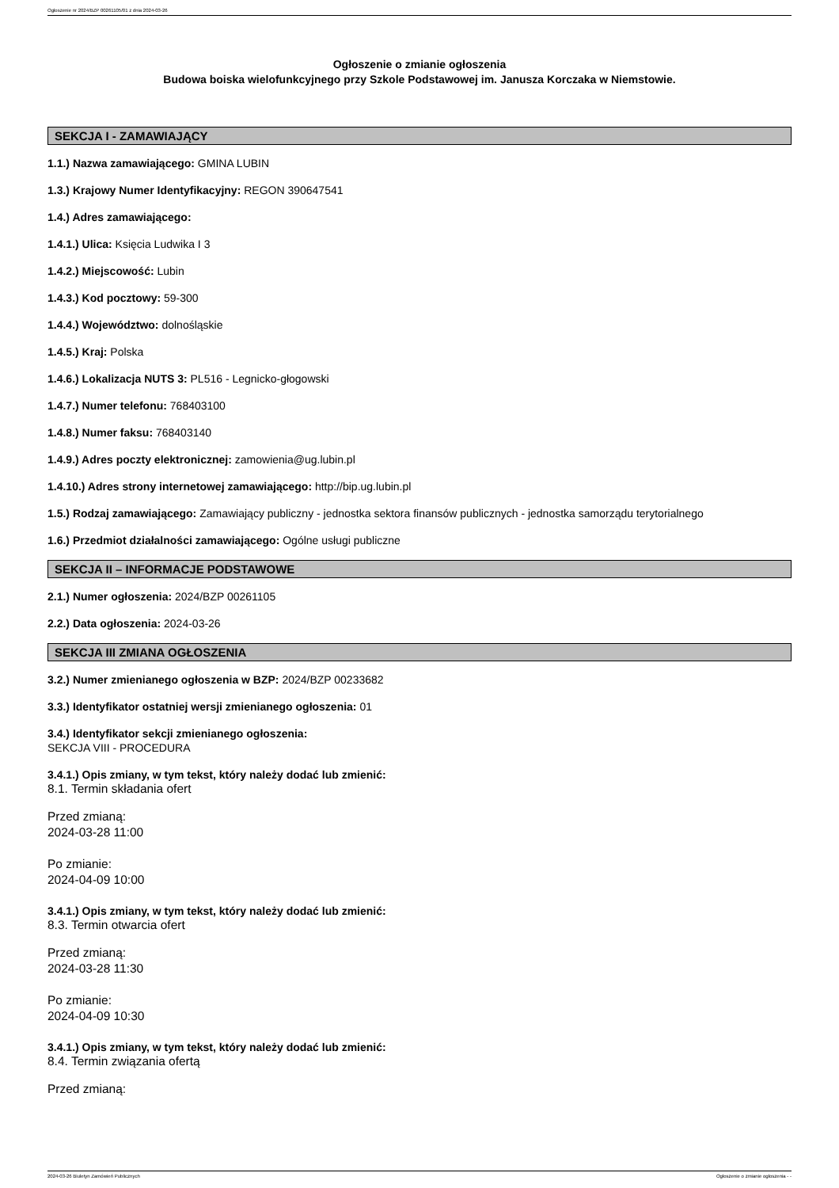Ogłoszenie nr 2024/BZP 00261105/01 z dnia 2024-03-26
Ogłoszenie o zmianie ogłoszenia
Budowa boiska wielofunkcyjnego przy Szkole Podstawowej im. Janusza Korczaka w Niemstowie.
SEKCJA I - ZAMAWIAJĄCY
1.1.) Nazwa zamawiającego: GMINA LUBIN
1.3.) Krajowy Numer Identyfikacyjny: REGON 390647541
1.4.) Adres zamawiającego:
1.4.1.) Ulica: Księcia Ludwika I 3
1.4.2.) Miejscowość: Lubin
1.4.3.) Kod pocztowy: 59-300
1.4.4.) Województwo: dolnośląskie
1.4.5.) Kraj: Polska
1.4.6.) Lokalizacja NUTS 3: PL516 - Legnicko-głogowski
1.4.7.) Numer telefonu: 768403100
1.4.8.) Numer faksu: 768403140
1.4.9.) Adres poczty elektronicznej: zamowienia@ug.lubin.pl
1.4.10.) Adres strony internetowej zamawiającego: http://bip.ug.lubin.pl
1.5.) Rodzaj zamawiającego: Zamawiający publiczny - jednostka sektora finansów publicznych - jednostka samorządu terytorialnego
1.6.) Przedmiot działalności zamawiającego: Ogólne usługi publiczne
SEKCJA II – INFORMACJE PODSTAWOWE
2.1.) Numer ogłoszenia: 2024/BZP 00261105
2.2.) Data ogłoszenia: 2024-03-26
SEKCJA III ZMIANA OGŁOSZENIA
3.2.) Numer zmienianego ogłoszenia w BZP: 2024/BZP 00233682
3.3.) Identyfikator ostatniej wersji zmienianego ogłoszenia: 01
3.4.) Identyfikator sekcji zmienianego ogłoszenia:
SEKCJA VIII - PROCEDURA
3.4.1.) Opis zmiany, w tym tekst, który należy dodać lub zmienić:
8.1. Termin składania ofert
Przed zmianą:
2024-03-28 11:00
Po zmianie:
2024-04-09 10:00
3.4.1.) Opis zmiany, w tym tekst, który należy dodać lub zmienić:
8.3. Termin otwarcia ofert
Przed zmianą:
2024-03-28 11:30
Po zmianie:
2024-04-09 10:30
3.4.1.) Opis zmiany, w tym tekst, który należy dodać lub zmienić:
8.4. Termin związania ofertą
Przed zmianą:
2024-03-26 Biuletyn Zamówień Publicznych Ogłoszenie o zmianie ogłoszenia - -